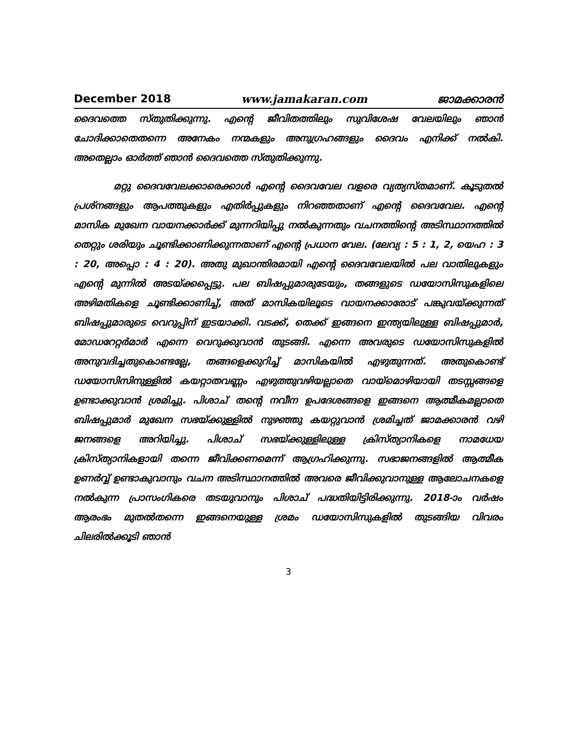December 2018 www.jamakaran.com ജാമക്കാരൻ
ദൈവത്തെ സ്തുതിക്കുന്നു. എന്റെ ജീവിതത്തിലും സുവിശേഷ വേലയിലും ഞാൻ ചോദിക്കാതെതന്നെ അനേകം നന്മകളും അനുഗ്രഹങ്ങളും ദൈവം എനിക്ക് നൽകി. അതെല്ലാം ഓർത്ത് ഞാൻ ദൈവത്തെ സ്തുതിക്കുന്നു.
മറ്റു ദൈവവേലക്കാരെക്കാൾ എന്റെ ദൈവവേല വളരെ വ്യത്യസ്തമാണ്. കൂടുതൽ പ്രശ്നങ്ങളും ആപത്തുകളും എതിർപ്പുകളും നിറഞ്ഞതാണ് എന്റെ ദൈവവേല. എന്റെ മാസിക മുഖേന വായനക്കാർക്ക് മുന്നറിയിപ്പു നൽകുന്നതും വചനത്തിന്റെ അടിസ്ഥാനത്തിൽ തെറ്റും ശരിയും ചൂണ്ടിക്കാണിക്കുന്നതാണ് എന്റെ പ്രധാന വേല. (ലേവ്യ : 5 : 1, 2, യെഹ : 3 : 20, അപ്പൊ : 4 : 20). അതു മുഖാന്തിരമായി എന്റെ ദൈവവേലയിൽ പല വാതിലുകളും എന്റെ മുന്നിൽ അടയ്ക്കപ്പെട്ടു. പല ബിഷപ്പുമാരുടേയും, തങ്ങളുടെ ഡയോസിസുകളിലെ അഴിമതികളെ ചൂണ്ടിക്കാണിച്ച്, അത് മാസികയിലൂടെ വായനക്കാരോട് പങ്കുവയ്ക്കുന്നത് ബിഷപ്പുമാരുടെ വെറുപ്പിന് ഇടയാക്കി. വടക്ക്, തെക്ക് ഇങ്ങനെ ഇന്ത്യയിലുള്ള ബിഷപ്പുമാർ, മോഡറേറ്റർമാർ എന്നെ വെറുക്കുവാൻ തുടങ്ങി. എന്നെ അവരുടെ ഡയോസിസുകളിൽ അനുവദിച്ചതുകൊണ്ടല്ലേ, തങ്ങളെക്കുറിച്ച് മാസികയിൽ എഴുതുന്നത്. അതുകൊണ്ട് ഡയോസിസിനുള്ളിൽ കയറ്റാതവണ്ണം എഴുത്തുവഴിയല്ലാതെ വായ്മൊഴിയായി തടസ്സങ്ങളെ ഉണ്ടാക്കുവാൻ ശ്രമിച്ചു. പിശാച് തന്റെ നവീന ഉപദേശങ്ങളെ ഇങ്ങനെ ആത്മീകമല്ലാതെ ബിഷപ്പുമാർ മുഖേന സഭയ്ക്കുള്ളിൽ നുഴഞ്ഞു കയറ്റുവാൻ ശ്രമിച്ചത് ജാമക്കാരൻ വഴി ജനങ്ങളെ അറിയിച്ചു. പിശാച് സഭയ്ക്കുള്ളിലുള്ള ക്രിസ്ത്യാനികളെ നാമധേയ ക്രിസ്ത്യാനികളായി തന്നെ ജീവിക്കണമെന്ന് ആഗ്രഹിക്കുന്നു. സഭാജനങ്ങളിൽ ആത്മീക ഉണർവ്വ് ഉണ്ടാകുവാനും വചന അടിസ്ഥാനത്തിൽ അവരെ ജീവിക്കുവാനുള്ള ആലോചനകളെ നൽകുന്ന പ്രാസംഗികരെ തടയുവാനും പിശാച് പദ്ധതിയിട്ടിരിക്കുന്നു. 2018-ാം വർഷം ആരംഭം മുതൽതന്നെ ഇങ്ങനെയുള്ള ശ്രമം ഡയോസിസുകളിൽ തുടങ്ങിയ വിവരം ചിലരിൽക്കൂടി ഞാൻ
3